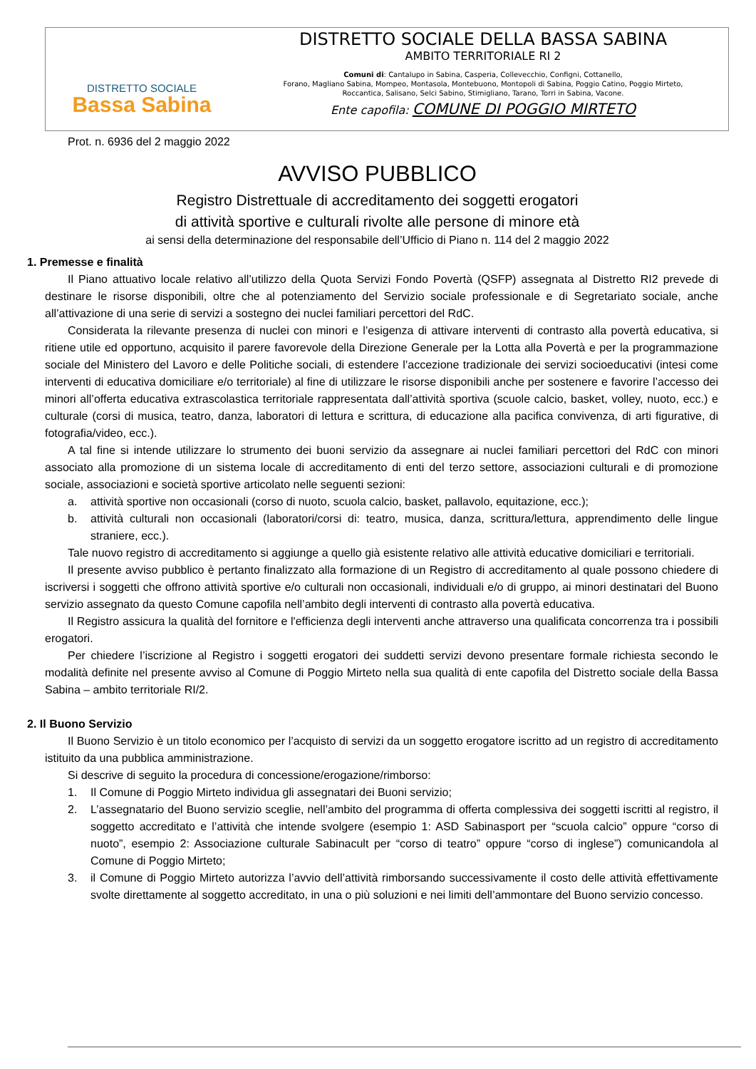DISTRETTO SOCIALE
Bassa Sabina
DISTRETTO SOCIALE DELLA BASSA SABINA
AMBITO TERRITORIALE RI 2
Comuni di: Cantalupo in Sabina, Casperia, Collevecchio, Configni, Cottanello,
Forano, Magliano Sabina, Mompeo, Montasola, Montebuono, Montopoli di Sabina, Poggio Catino, Poggio Mirteto,
Roccantica, Salisano, Selci Sabino, Stimigliano, Tarano, Torri in Sabina, Vacone.
Ente capofila: COMUNE DI POGGIO MIRTETO
Prot. n. 6936 del 2 maggio 2022
AVVISO PUBBLICO
Registro Distrettuale di accreditamento dei soggetti erogatori
di attività sportive e culturali rivolte alle persone di minore età
ai sensi della determinazione del responsabile dell’Ufficio di Piano n. 114 del 2 maggio 2022
1. Premesse e finalità
Il Piano attuativo locale relativo all’utilizzo della Quota Servizi Fondo Povertà (QSFP) assegnata al Distretto RI2 prevede di destinare le risorse disponibili, oltre che al potenziamento del Servizio sociale professionale e di Segretariato sociale, anche all’attivazione di una serie di servizi a sostegno dei nuclei familiari percettori del RdC.
Considerata la rilevante presenza di nuclei con minori e l’esigenza di attivare interventi di contrasto alla povertà educativa, si ritiene utile ed opportuno, acquisito il parere favorevole della Direzione Generale per la Lotta alla Povertà e per la programmazione sociale del Ministero del Lavoro e delle Politiche sociali, di estendere l’accezione tradizionale dei servizi socioeducativi (intesi come interventi di educativa domiciliare e/o territoriale) al fine di utilizzare le risorse disponibili anche per sostenere e favorire l’accesso dei minori all’offerta educativa extrascolastica territoriale rappresentata dall’attività sportiva (scuole calcio, basket, volley, nuoto, ecc.) e culturale (corsi di musica, teatro, danza, laboratori di lettura e scrittura, di educazione alla pacifica convivenza, di arti figurative, di fotografia/video, ecc.).
A tal fine si intende utilizzare lo strumento dei buoni servizio da assegnare ai nuclei familiari percettori del RdC con minori associato alla promozione di un sistema locale di accreditamento di enti del terzo settore, associazioni culturali e di promozione sociale, associazioni e società sportive articolato nelle seguenti sezioni:
a. attività sportive non occasionali (corso di nuoto, scuola calcio, basket, pallavolo, equitazione, ecc.);
b. attività culturali non occasionali (laboratori/corsi di: teatro, musica, danza, scrittura/lettura, apprendimento delle lingue straniere, ecc.).
Tale nuovo registro di accreditamento si aggiunge a quello già esistente relativo alle attività educative domiciliari e territoriali.
Il presente avviso pubblico è pertanto finalizzato alla formazione di un Registro di accreditamento al quale possono chiedere di iscriversi i soggetti che offrono attività sportive e/o culturali non occasionali, individuali e/o di gruppo, ai minori destinatari del Buono servizio assegnato da questo Comune capofila nell’ambito degli interventi di contrasto alla povertà educativa.
Il Registro assicura la qualità del fornitore e l'efficienza degli interventi anche attraverso una qualificata concorrenza tra i possibili erogatori.
Per chiedere l’iscrizione al Registro i soggetti erogatori dei suddetti servizi devono presentare formale richiesta secondo le modalità definite nel presente avviso al Comune di Poggio Mirteto nella sua qualità di ente capofila del Distretto sociale della Bassa Sabina – ambito territoriale RI/2.
2. Il Buono Servizio
Il Buono Servizio è un titolo economico per l’acquisto di servizi da un soggetto erogatore iscritto ad un registro di accreditamento istituito da una pubblica amministrazione.
Si descrive di seguito la procedura di concessione/erogazione/rimborso:
1. Il Comune di Poggio Mirteto individua gli assegnatari dei Buoni servizio;
2. L’assegnatario del Buono servizio sceglie, nell’ambito del programma di offerta complessiva dei soggetti iscritti al registro, il soggetto accreditato e l’attività che intende svolgere (esempio 1: ASD Sabinasport per “scuola calcio” oppure “corso di nuoto”, esempio 2: Associazione culturale Sabinacult per “corso di teatro” oppure “corso di inglese”) comunicandola al Comune di Poggio Mirteto;
3. il Comune di Poggio Mirteto autorizza l’avvio dell’attività rimborsando successivamente il costo delle attività effettivamente svolte direttamente al soggetto accreditato, in una o più soluzioni e nei limiti dell’ammontare del Buono servizio concesso.